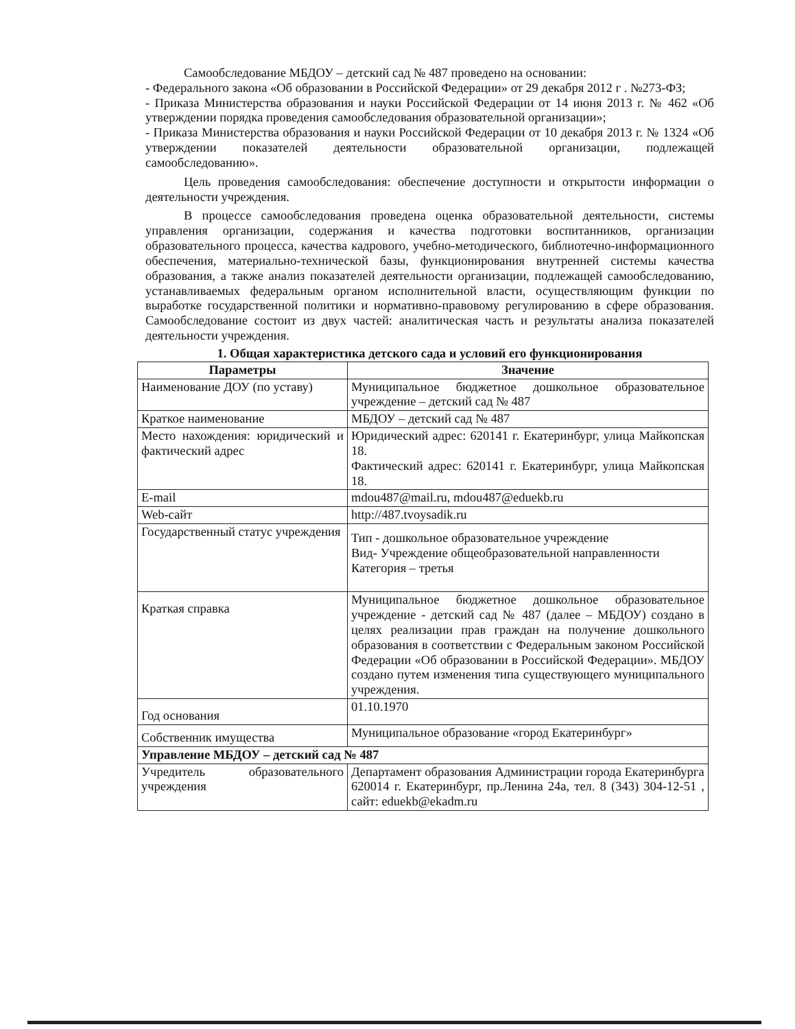Самообследование МБДОУ – детский сад № 487 проведено на основании:
- Федерального закона «Об образовании в Российской Федерации» от 29 декабря 2012 г . №273-ФЗ;
- Приказа Министерства образования и науки Российской Федерации от 14 июня 2013 г. № 462 «Об утверждении порядка проведения самообследования образовательной организации»;
- Приказа Министерства образования и науки Российской Федерации от 10 декабря 2013 г. № 1324 «Об утверждении показателей деятельности образовательной организации, подлежащей самообследованию».
Цель проведения самообследования: обеспечение доступности и открытости информации о деятельности учреждения.
В процессе самообследования проведена оценка образовательной деятельности, системы управления организации, содержания и качества подготовки воспитанников, организации образовательного процесса, качества кадрового, учебно-методического, библиотечно-информационного обеспечения, материально-технической базы, функционирования внутренней системы качества образования, а также анализ показателей деятельности организации, подлежащей самообследованию, устанавливаемых федеральным органом исполнительной власти, осуществляющим функции по выработке государственной политики и нормативно-правовому регулированию в сфере образования. Самообследование состоит из двух частей: аналитическая часть и результаты анализа показателей деятельности учреждения.
1. Общая характеристика детского сада и условий его функционирования
| Параметры | Значение |
| --- | --- |
| Наименование ДОУ (по уставу) | Муниципальное бюджетное дошкольное образовательное учреждение – детский сад № 487 |
| Краткое наименование | МБДОУ – детский сад № 487 |
| Место нахождения: юридический и фактический адрес | Юридический адрес: 620141 г. Екатеринбург, улица Майкопская 18. Фактический адрес: 620141 г. Екатеринбург, улица Майкопская 18. |
| E-mail | mdou487@mail.ru , mdou487@eduekb.ru |
| Web-сайт | http://487.tvoysadik.ru |
| Государственный статус учреждения | Тип - дошкольное образовательное учреждение Вид- Учреждение общеобразовательной направленности Категория – третья |
| Краткая справка | Муниципальное бюджетное дошкольное образовательное учреждение - детский сад № 487 (далее – МБДОУ) создано в целях реализации прав граждан на получение дошкольного образования в соответствии с Федеральным законом Российской Федерации «Об образовании в Российской Федерации». МБДОУ создано путем изменения типа существующего муниципального учреждения. |
| Год основания | 01.10.1970 |
| Собственник имущества | Муниципальное образование «город Екатеринбург» |
| Управление МБДОУ – детский сад № 487 | |
| Учредитель образовательного учреждения | Департамент образования Администрации города Екатеринбурга 620014 г. Екатеринбург, пр.Ленина 24а, тел. 8 (343) 304-12-51 , сайт: eduekb@ekadm.ru |